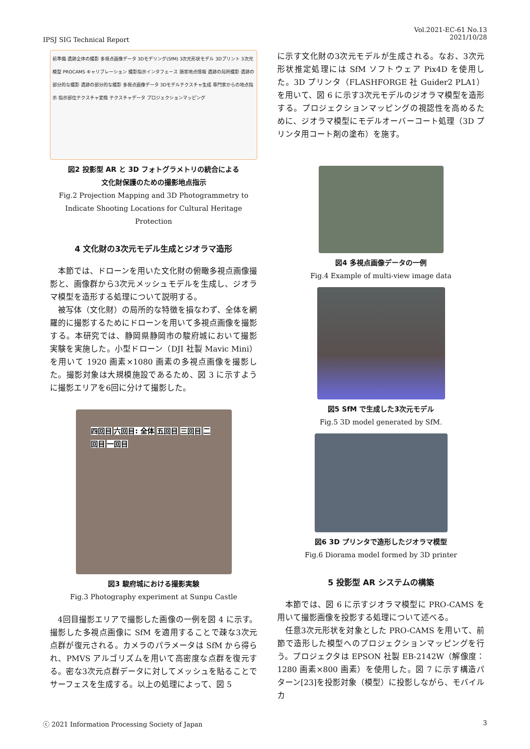IPSJ SIG Technical Report
Vol.2021-EC-61 No.13
2021/10/28
前準備 遺跡全体の撮影 多視点画像データ 3Dモデリング(SfM) 3次元形状モデル 3Dプリント 3次元模型 PROCAMS キャリブレーション 撮影指示インタフェース 損害地点情報 遺跡の局所撮影 遺跡の部分的な撮影 遺跡の部分的な撮影 多視点画像データ 3Dモデルテクスチャ生成 専門家からの地点指示 指示部位テクスチャ変換 テクスチャデータ プロジェクションマッピング
図2 投影型 AR と 3D フォトグラメトリの統合による
文化財保護のための撮影地点指示
Fig.2 Projection Mapping and 3D Photogrammetry to Indicate Shooting Locations for Cultural Heritage Protection
4 文化財の3次元モデル生成とジオラマ造形
本節では、ドローンを用いた文化財の俯瞰多視点画像撮影と、画像群から3次元メッシュモデルを生成し、ジオラマ模型を造形する処理について説明する。
被写体（文化財）の局所的な特徴を損なわず、全体を網羅的に撮影するためにドローンを用いて多視点画像を撮影する。本研究では、静岡県静岡市の駿府城において撮影実験を実施した。小型ドローン（DJI 社製 Mavic Mini）を用いて 1920 画素×1080 画素の多視点画像を撮影した。撮影対象は大規模施設であるため、図 3 に示すように撮影エリアを6回に分けて撮影した。
四回目 六回目: 全体 五回目 三回目 二回目 一回目
図3 駿府城における撮影実験
Fig.3 Photography experiment at Sunpu Castle
4回目撮影エリアで撮影した画像の一例を図 4 に示す。撮影した多視点画像に SfM を適用することで疎な3次元点群が復元される。カメラのパラメータは SfM から得られ、PMVS アルゴリズムを用いて高密度な点群を復元する。密な3次元点群データに対してメッシュを貼ることでサーフェスを生成する。以上の処理によって、図 5
に示す文化財の3次元モデルが生成される。なお、3次元形状推定処理には SfM ソフトウェア Pix4D を使用した。3D プリンタ（FLASHFORGE 社 Guider2 PLA1）を用いて、図 6 に示す3次元モデルのジオラマ模型を造形する。プロジェクションマッピングの視認性を高めるために、ジオラマ模型にモデルオーバーコート処理（3D プリンタ用コート剤の塗布）を施す。
図4 多視点画像データの一例
Fig.4 Example of multi-view image data
図5 SfM で生成した3次元モデル
Fig.5 3D model generated by SfM.
図6 3D プリンタで造形したジオラマ模型
Fig.6 Diorama model formed by 3D printer
5 投影型 AR システムの構築
本節では、図 6 に示すジオラマ模型に PRO-CAMS を用いて撮影画像を投影する処理について述べる。
任意3次元形状を対象とした PRO-CAMS を用いて、前節で造形した模型へのプロジェクションマッピングを行う。プロジェクタは EPSON 社製 EB-2142W（解像度：1280 画素×800 画素）を使用した。図 7 に示す構造パターン[23]を投影対象（模型）に投影しながら、モバイルカ
ⓒ 2021 Information Processing Society of Japan
3